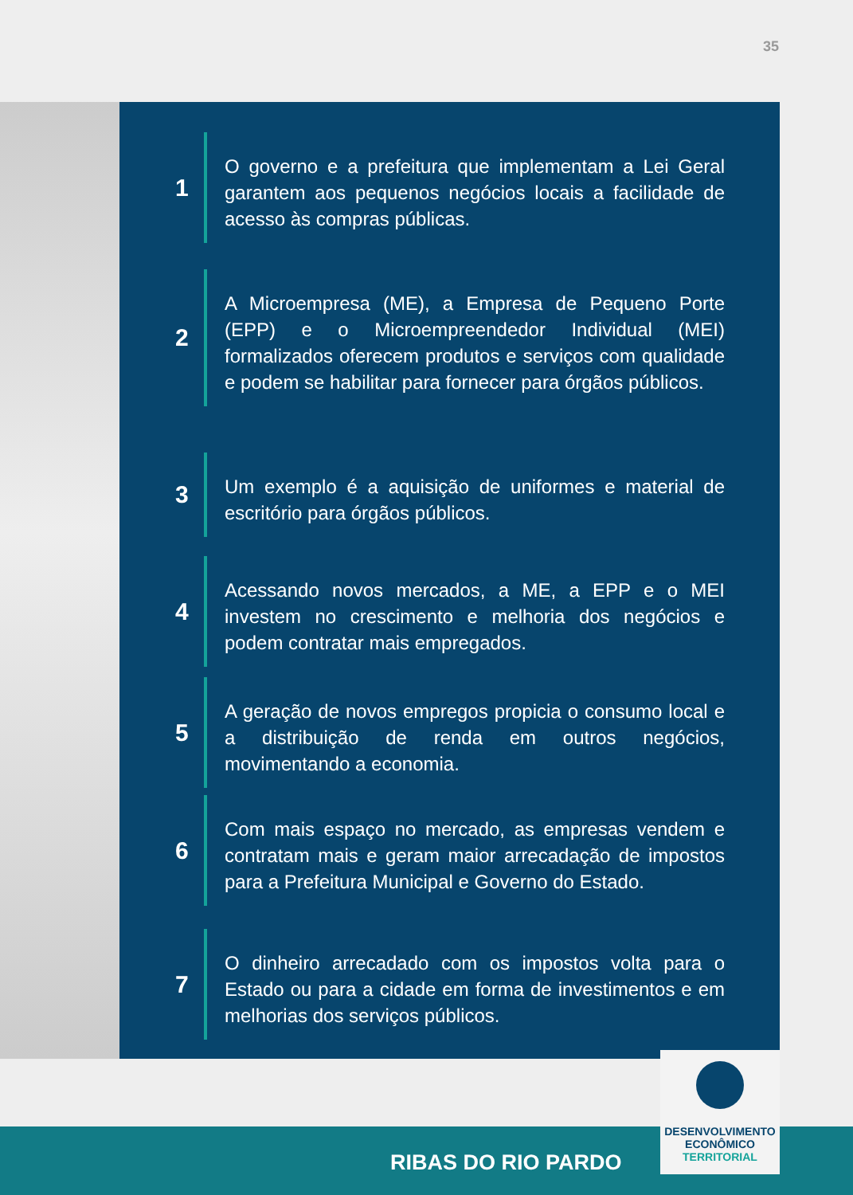35
1
O governo e a prefeitura que implementam a Lei Geral garantem aos pequenos negócios locais a facilidade de acesso às compras públicas.
2
A Microempresa (ME), a Empresa de Pequeno Porte (EPP) e o Microempreendedor Individual (MEI) formalizados oferecem produtos e serviços com qualidade e podem se habilitar para fornecer para órgãos públicos.
3
Um exemplo é a aquisição de uniformes e material de escritório para órgãos públicos.
4
Acessando novos mercados, a ME, a EPP e o MEI investem no crescimento e melhoria dos negócios e podem contratar mais empregados.
5
A geração de novos empregos propicia o consumo local e a distribuição de renda em outros negócios, movimentando a economia.
6
Com mais espaço no mercado, as empresas vendem e contratam mais e geram maior arrecadação de impostos para a Prefeitura Municipal e Governo do Estado.
7
O dinheiro arrecadado com os impostos volta para o Estado ou para a cidade em forma de investimentos e em melhorias dos serviços públicos.
RIBAS DO RIO PARDO
DESENVOLVIMENTO
ECONÔMICO
TERRITORIAL